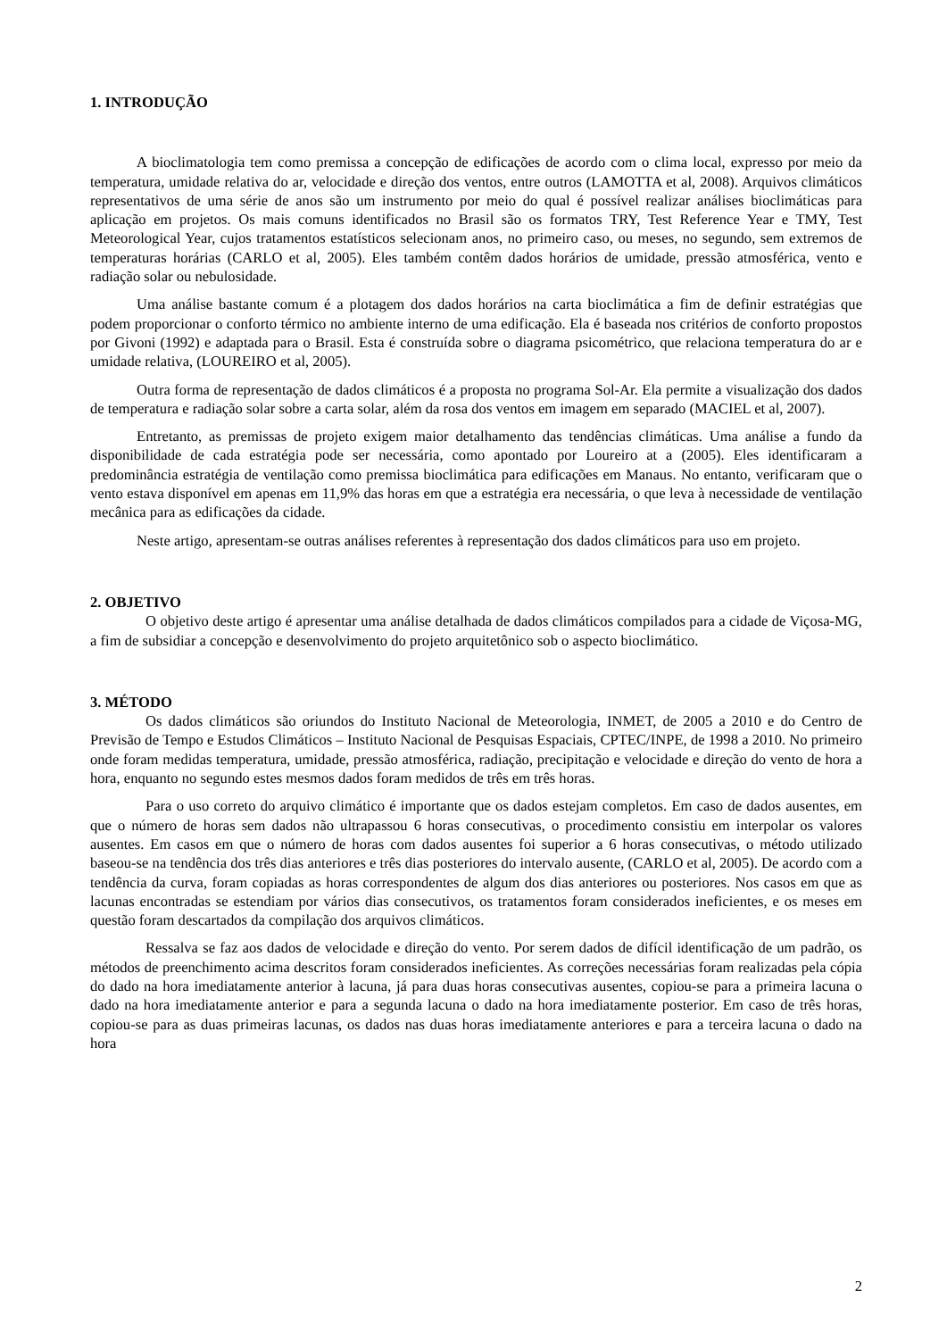1. INTRODUÇÃO
A bioclimatologia tem como premissa a concepção de edificações de acordo com o clima local, expresso por meio da temperatura, umidade relativa do ar, velocidade e direção dos ventos, entre outros (LAMOTTA et al, 2008). Arquivos climáticos representativos de uma série de anos são um instrumento por meio do qual é possível realizar análises bioclimáticas para aplicação em projetos. Os mais comuns identificados no Brasil são os formatos TRY, Test Reference Year e TMY, Test Meteorological Year, cujos tratamentos estatísticos selecionam anos, no primeiro caso, ou meses, no segundo, sem extremos de temperaturas horárias (CARLO et al, 2005). Eles também contêm dados horários de umidade, pressão atmosférica, vento e radiação solar ou nebulosidade.
Uma análise bastante comum é a plotagem dos dados horários na carta bioclimática a fim de definir estratégias que podem proporcionar o conforto térmico no ambiente interno de uma edificação. Ela é baseada nos critérios de conforto propostos por Givoni (1992) e adaptada para o Brasil. Esta é construída sobre o diagrama psicométrico, que relaciona temperatura do ar e umidade relativa, (LOUREIRO et al, 2005).
Outra forma de representação de dados climáticos é a proposta no programa Sol-Ar. Ela permite a visualização dos dados de temperatura e radiação solar sobre a carta solar, além da rosa dos ventos em imagem em separado (MACIEL et al, 2007).
Entretanto, as premissas de projeto exigem maior detalhamento das tendências climáticas. Uma análise a fundo da disponibilidade de cada estratégia pode ser necessária, como apontado por Loureiro at a (2005). Eles identificaram a predominância estratégia de ventilação como premissa bioclimática para edificações em Manaus. No entanto, verificaram que o vento estava disponível em apenas em 11,9% das horas em que a estratégia era necessária, o que leva à necessidade de ventilação mecânica para as edificações da cidade.
Neste artigo, apresentam-se outras análises referentes à representação dos dados climáticos para uso em projeto.
2. OBJETIVO
O objetivo deste artigo é apresentar uma análise detalhada de dados climáticos compilados para a cidade de Viçosa-MG, a fim de subsidiar a concepção e desenvolvimento do projeto arquitetônico sob o aspecto bioclimático.
3. MÉTODO
Os dados climáticos são oriundos do Instituto Nacional de Meteorologia, INMET, de 2005 a 2010 e do Centro de Previsão de Tempo e Estudos Climáticos – Instituto Nacional de Pesquisas Espaciais, CPTEC/INPE, de 1998 a 2010. No primeiro onde foram medidas temperatura, umidade, pressão atmosférica, radiação, precipitação e velocidade e direção do vento de hora a hora, enquanto no segundo estes mesmos dados foram medidos de três em três horas.
Para o uso correto do arquivo climático é importante que os dados estejam completos. Em caso de dados ausentes, em que o número de horas sem dados não ultrapassou 6 horas consecutivas, o procedimento consistiu em interpolar os valores ausentes. Em casos em que o número de horas com dados ausentes foi superior a 6 horas consecutivas, o método utilizado baseou-se na tendência dos três dias anteriores e três dias posteriores do intervalo ausente, (CARLO et al, 2005). De acordo com a tendência da curva, foram copiadas as horas correspondentes de algum dos dias anteriores ou posteriores. Nos casos em que as lacunas encontradas se estendiam por vários dias consecutivos, os tratamentos foram considerados ineficientes, e os meses em questão foram descartados da compilação dos arquivos climáticos.
Ressalva se faz aos dados de velocidade e direção do vento. Por serem dados de difícil identificação de um padrão, os métodos de preenchimento acima descritos foram considerados ineficientes. As correções necessárias foram realizadas pela cópia do dado na hora imediatamente anterior à lacuna, já para duas horas consecutivas ausentes, copiou-se para a primeira lacuna o dado na hora imediatamente anterior e para a segunda lacuna o dado na hora imediatamente posterior. Em caso de três horas, copiou-se para as duas primeiras lacunas, os dados nas duas horas imediatamente anteriores e para a terceira lacuna o dado na hora
2